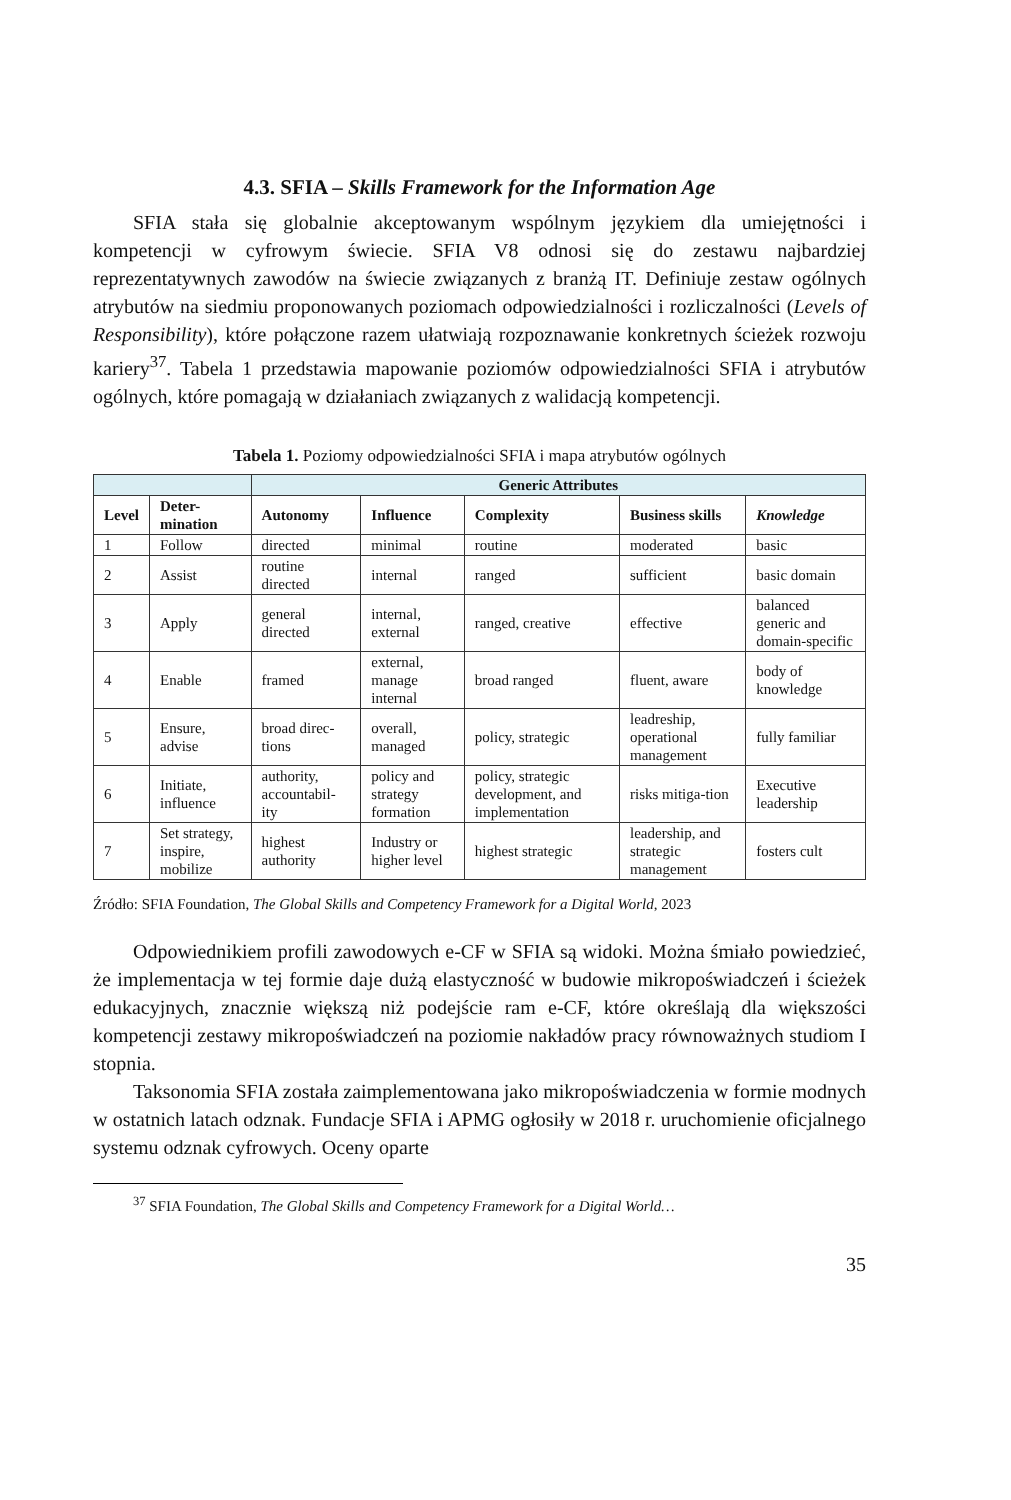4.3. SFIA – Skills Framework for the Information Age
SFIA stała się globalnie akceptowanym wspólnym językiem dla umiejętności i kompetencji w cyfrowym świecie. SFIA V8 odnosi się do zestawu najbardziej reprezentatywnych zawodów na świecie związanych z branżą IT. Definiuje zestaw ogólnych atrybutów na siedmiu proponowanych poziomach odpowiedzialności i rozliczalności (Levels of Responsibility), które połączone razem ułatwiają rozpoznawanie konkretnych ścieżek rozwoju kariery<sup>37</sup>. Tabela 1 przedstawia mapowanie poziomów odpowiedzialności SFIA i atrybutów ogólnych, które pomagają w działaniach związanych z walidacją kompetencji.
Tabela 1. Poziomy odpowiedzialności SFIA i mapa atrybutów ogólnych
| | | Generic Attributes | | | | |
| --- | --- | --- | --- | --- | --- | --- |
| Level | Deter- mination | Autonomy | Influence | Complexity | Business skills | Knowledge |
| 1 | Follow | directed | minimal | routine | moderated | basic |
| 2 | Assist | routine directed | internal | ranged | sufficient | basic domain |
| 3 | Apply | general directed | internal, external | ranged, creative | effective | balanced generic and domain-specific |
| 4 | Enable | framed | external, manage internal | broad ranged | fluent, aware | body of knowledge |
| 5 | Ensure, advise | broad direc-tions | overall, managed | policy, strategic | leadreship, operational management | fully familiar |
| 6 | Initiate, influence | authority, accountabil-ity | policy and strategy formation | policy, strategic development, and implementation | risks mitiga-tion | Executive leadership |
| 7 | Set strategy, inspire, mobilize | highest authority | Industry or higher level | highest strategic | leadership, and strategic management | fosters cult |
Źródło: SFIA Foundation, The Global Skills and Competency Framework for a Digital World, 2023
Odpowiednikiem profili zawodowych e-CF w SFIA są widoki. Można śmiało powiedzieć, że implementacja w tej formie daje dużą elastyczność w budowie mikropoświadczeń i ścieżek edukacyjnych, znacznie większą niż podejście ram e-CF, które określają dla większości kompetencji zestawy mikropoświadczeń na poziomie nakładów pracy równoważnych studiom I stopnia.
Taksonomia SFIA została zaimplementowana jako mikropoświadczenia w formie modnych w ostatnich latach odznak. Fundacje SFIA i APMG ogłosiły w 2018 r. uruchomienie oficjalnego systemu odznak cyfrowych. Oceny oparte
<sup>37</sup> SFIA Foundation, The Global Skills and Competency Framework for a Digital World…
35